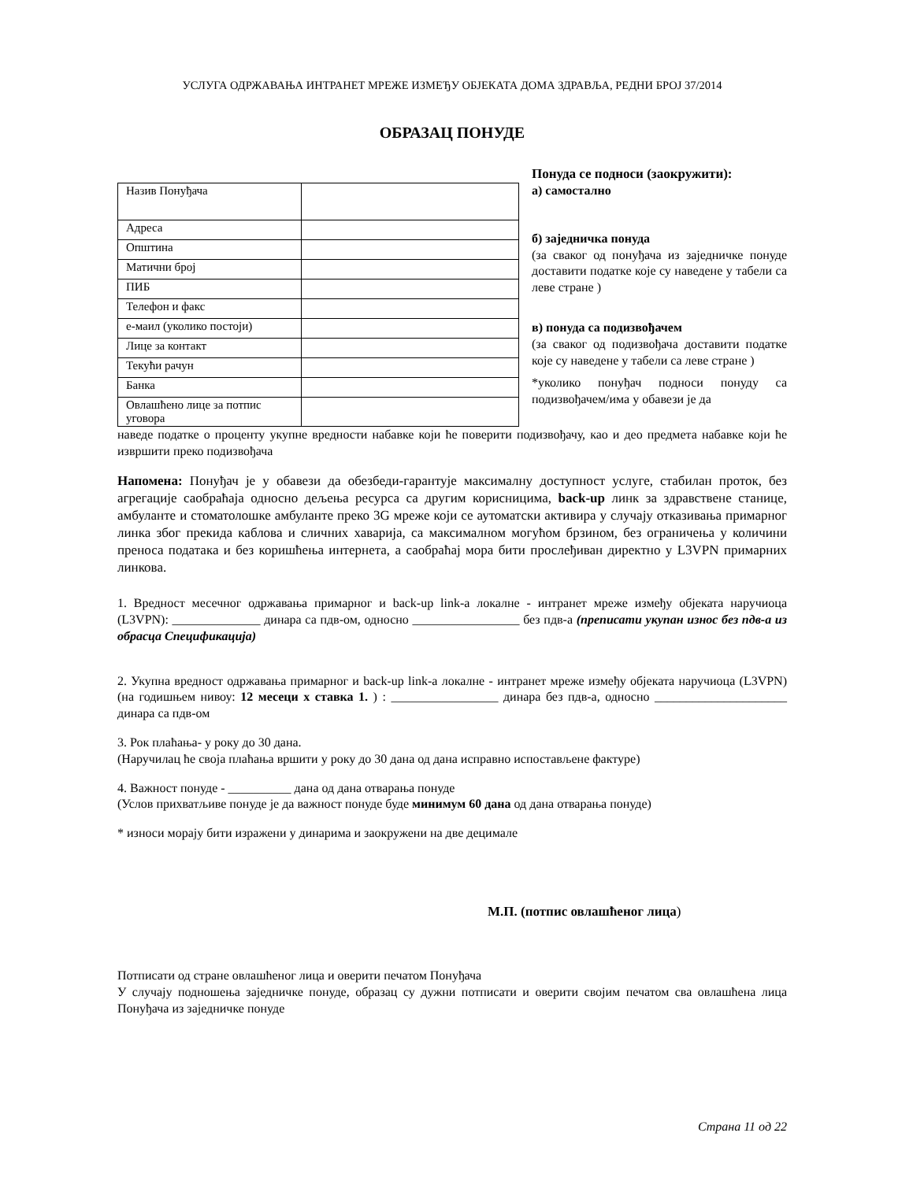УСЛУГА ОДРЖАВАЊА ИНТРАНЕТ МРЕЖЕ ИЗМЕЂУ ОБЈЕКАТА ДОМА ЗДРАВЉА, РЕДНИ БРОЈ 37/2014
ОБРАЗАЦ ПОНУДЕ
| Назив Понуђача | |
| Адреса | |
| Општина | |
| Матични број | |
| ПИБ | |
| Телефон и факс | |
| е-маил (уколико постоји) | |
| Лице за контакт | |
| Текући рачун | |
| Банка | |
| Овлашћено лице за потпис уговора | |
Понуда се подноси (заокружити):
а) самостално
б) заједничка понуда
(за сваког од понуђача из заједничке понуде доставити податке које су наведене у табели са леве стране )
в) понуда са подизвођачем
(за сваког од подизвођача доставити податке које су наведене у табели са леве стране )
*уколико понуђач подноси понуду са подизвођачем/има у обавези је да
наведе податке о проценту укупне вредности набавке који ће поверити подизвођачу, као и део предмета набавке који ће извршити преко подизвођача
Напомена: Понуђач је у обавези да обезбеди-гарантује максималну доступност услуге, стабилан проток, без агрегације саобраћаја односно дељења ресурса са другим корисницима, back-up линк за здравствене станице, амбуланте и стоматолошке амбуланте преко 3G мреже који се аутоматски активира у случају отказивања примарног линка због прекида каблова и сличних хаварија, са максималном могућом брзином, без ограничења у количини преноса података и без коришћења интернета, а саобраћај мора бити прослеђиван директно у L3VPN примарних линкова.
1. Вредност месечног одржавања примарног и back-up link-а локалне - интранет мреже између објеката наручиоца (L3VPN): ______________ динара са пдв-ом, односно _________________ без пдв-а (преписати укупан износ без пдв-а из обрасца Спецификација)
2. Укупна вредност одржавања примарног и back-up link-а локалне - интранет мреже између објеката наручиоца (L3VPN) (на годишњем нивоу: 12 месеци x ставка 1. ) : _________________ динара без пдв-а, односно _____________________ динара са пдв-ом
3. Рок плаћања- у року до 30 дана.
(Наручилац ће своја плаћања вршити у року до 30 дана од дана исправно испостављене фактуре)
4. Важност понуде - __________ дана од дана отварања понуде
(Услов прихватљиве понуде је да важност понуде буде минимум 60 дана од дана отварања понуде)
* износи морају бити изражени у динарима и заокружени на две децимале
М.П. (потпис овлашћеног лица)
Потписати од стране овлашћеног лица и оверити печатом Понуђача
У случају подношења заједничке понуде, образац су дужни потписати и оверити својим печатом сва овлашћена лица Понуђача из заједничке понуде
Страна 11 од 22